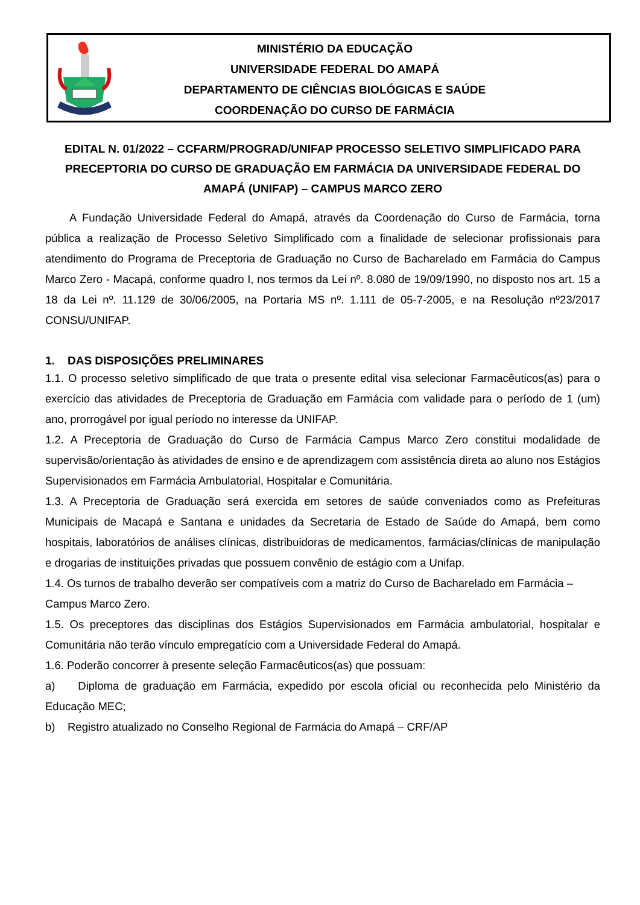MINISTÉRIO DA EDUCAÇÃO
UNIVERSIDADE FEDERAL DO AMAPÁ
DEPARTAMENTO DE CIÊNCIAS BIOLÓGICAS E SAÚDE
COORDENAÇÃO DO CURSO DE FARMÁCIA
EDITAL N. 01/2022 – CCFARM/PROGRAD/UNIFAP PROCESSO SELETIVO SIMPLIFICADO PARA PRECEPTORIA DO CURSO DE GRADUAÇÃO EM FARMÁCIA DA UNIVERSIDADE FEDERAL DO AMAPÁ (UNIFAP) – CAMPUS MARCO ZERO
A Fundação Universidade Federal do Amapá, através da Coordenação do Curso de Farmácia, torna pública a realização de Processo Seletivo Simplificado com a finalidade de selecionar profissionais para atendimento do Programa de Preceptoria de Graduação no Curso de Bacharelado em Farmácia do Campus Marco Zero - Macapá, conforme quadro I, nos termos da Lei nº. 8.080 de 19/09/1990, no disposto nos art. 15 a 18 da Lei nº. 11.129 de 30/06/2005, na Portaria MS nº. 1.111 de 05-7-2005, e na Resolução nº23/2017 CONSU/UNIFAP.
1. DAS DISPOSIÇÕES PRELIMINARES
1.1. O processo seletivo simplificado de que trata o presente edital visa selecionar Farmacêuticos(as) para o exercício das atividades de Preceptoria de Graduação em Farmácia com validade para o período de 1 (um) ano, prorrogável por igual período no interesse da UNIFAP.
1.2. A Preceptoria de Graduação do Curso de Farmácia Campus Marco Zero constitui modalidade de supervisão/orientação às atividades de ensino e de aprendizagem com assistência direta ao aluno nos Estágios Supervisionados em Farmácia Ambulatorial, Hospitalar e Comunitária.
1.3. A Preceptoria de Graduação será exercida em setores de saúde conveniados como as Prefeituras Municipais de Macapá e Santana e unidades da Secretaria de Estado de Saúde do Amapá, bem como hospitais, laboratórios de análises clínicas, distribuidoras de medicamentos, farmácias/clínicas de manipulação e drogarias de instituições privadas que possuem convênio de estágio com a Unifap.
1.4. Os turnos de trabalho deverão ser compatíveis com a matriz do Curso de Bacharelado em Farmácia – Campus Marco Zero.
1.5. Os preceptores das disciplinas dos Estágios Supervisionados em Farmácia ambulatorial, hospitalar e Comunitária não terão vínculo empregatício com a Universidade Federal do Amapá.
1.6. Poderão concorrer à presente seleção Farmacêuticos(as) que possuam:
a) Diploma de graduação em Farmácia, expedido por escola oficial ou reconhecida pelo Ministério da Educação MEC;
b) Registro atualizado no Conselho Regional de Farmácia do Amapá – CRF/AP